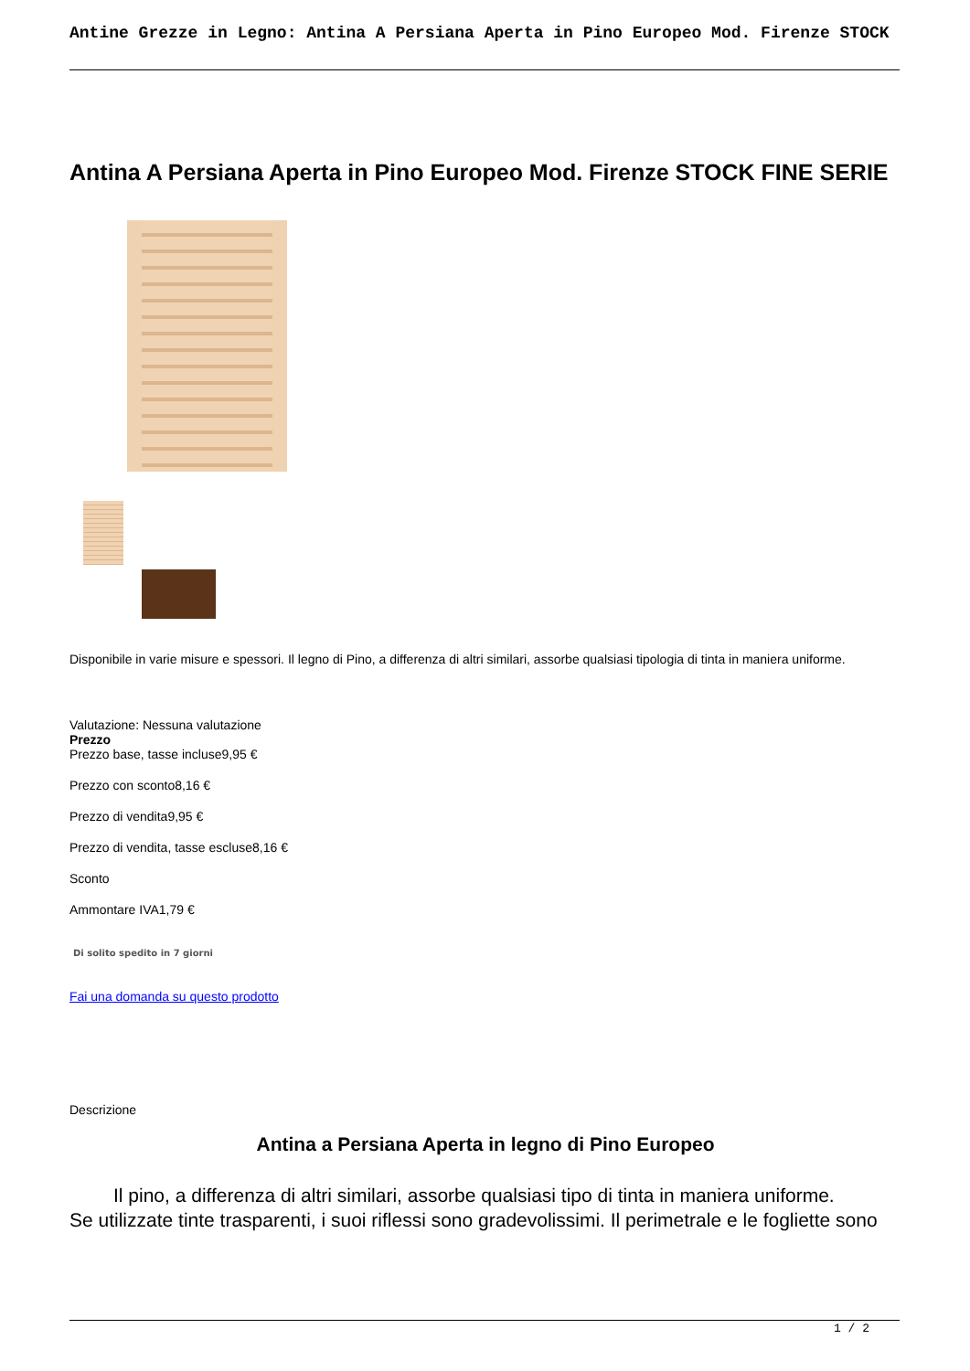Antine Grezze in Legno: Antina A Persiana Aperta in Pino Europeo Mod. Firenze STOCK
Antina A Persiana Aperta in Pino Europeo Mod. Firenze STOCK FINE SERIE
Disponibile in varie misure e spessori. Il legno di Pino, a differenza di altri similari, assorbe qualsiasi tipologia di tinta in maniera uniforme.
Valutazione: Nessuna valutazione
Prezzo
Prezzo base, tasse incluse9,95 €
Prezzo con sconto8,16 €
Prezzo di vendita9,95 €
Prezzo di vendita, tasse escluse8,16 €
Sconto
Ammontare IVA1,79 €
Di solito spedito in 7 giorni
Fai una domanda su questo prodotto
Descrizione
Antina a Persiana Aperta in legno di Pino Europeo
Il pino, a differenza di altri similari, assorbe qualsiasi tipo di tinta in maniera uniforme.
Se utilizzate tinte trasparenti, i suoi riflessi sono gradevolissimi. Il perimetrale e le fogliette sono
1 / 2